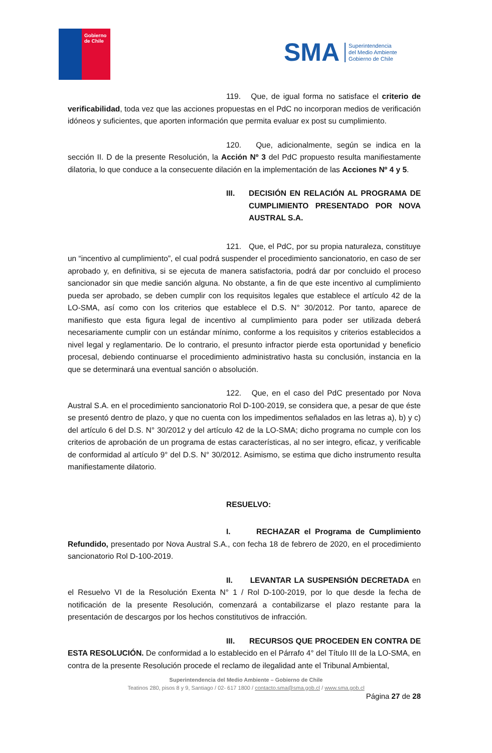Gobierno
de Chile
SMA Superintendencia
del Medio Ambiente
Gobierno de Chile
119. Que, de igual forma no satisface el criterio de verificabilidad, toda vez que las acciones propuestas en el PdC no incorporan medios de verificación idóneos y suficientes, que aporten información que permita evaluar ex post su cumplimiento.
120. Que, adicionalmente, según se indica en la sección II. D de la presente Resolución, la Acción Nº 3 del PdC propuesto resulta manifiestamente dilatoria, lo que conduce a la consecuente dilación en la implementación de las Acciones Nº 4 y 5.
III. DECISIÓN EN RELACIÓN AL PROGRAMA DE CUMPLIMIENTO PRESENTADO POR NOVA AUSTRAL S.A.
121. Que, el PdC, por su propia naturaleza, constituye un “incentivo al cumplimiento”, el cual podrá suspender el procedimiento sancionatorio, en caso de ser aprobado y, en definitiva, si se ejecuta de manera satisfactoria, podrá dar por concluido el proceso sancionador sin que medie sanción alguna. No obstante, a fin de que este incentivo al cumplimiento pueda ser aprobado, se deben cumplir con los requisitos legales que establece el artículo 42 de la LO-SMA, así como con los criterios que establece el D.S. N° 30/2012. Por tanto, aparece de manifiesto que esta figura legal de incentivo al cumplimiento para poder ser utilizada deberá necesariamente cumplir con un estándar mínimo, conforme a los requisitos y criterios establecidos a nivel legal y reglamentario. De lo contrario, el presunto infractor pierde esta oportunidad y beneficio procesal, debiendo continuarse el procedimiento administrativo hasta su conclusión, instancia en la que se determinará una eventual sanción o absolución.
122. Que, en el caso del PdC presentado por Nova Austral S.A. en el procedimiento sancionatorio Rol D-100-2019, se considera que, a pesar de que éste se presentó dentro de plazo, y que no cuenta con los impedimentos señalados en las letras a), b) y c) del artículo 6 del D.S. N° 30/2012 y del artículo 42 de la LO-SMA; dicho programa no cumple con los criterios de aprobación de un programa de estas características, al no ser integro, eficaz, y verificable de conformidad al artículo 9° del D.S. N° 30/2012. Asimismo, se estima que dicho instrumento resulta manifiestamente dilatorio.
RESUELVO:
I. RECHAZAR el Programa de Cumplimiento Refundido, presentado por Nova Austral S.A., con fecha 18 de febrero de 2020, en el procedimiento sancionatorio Rol D-100-2019.
II. LEVANTAR LA SUSPENSIÓN DECRETADA en el Resuelvo VI de la Resolución Exenta N° 1 / Rol D-100-2019, por lo que desde la fecha de notificación de la presente Resolución, comenzará a contabilizarse el plazo restante para la presentación de descargos por los hechos constitutivos de infracción.
III. RECURSOS QUE PROCEDEN EN CONTRA DE ESTA RESOLUCIÓN. De conformidad a lo establecido en el Párrafo 4° del Título III de la LO-SMA, en contra de la presente Resolución procede el reclamo de ilegalidad ante el Tribunal Ambiental,
Superintendencia del Medio Ambiente – Gobierno de Chile
Teatinos 280, pisos 8 y 9, Santiago / 02- 617 1800 / contacto.sma@sma.gob.cl / www.sma.gob.cl
Página 27 de 28